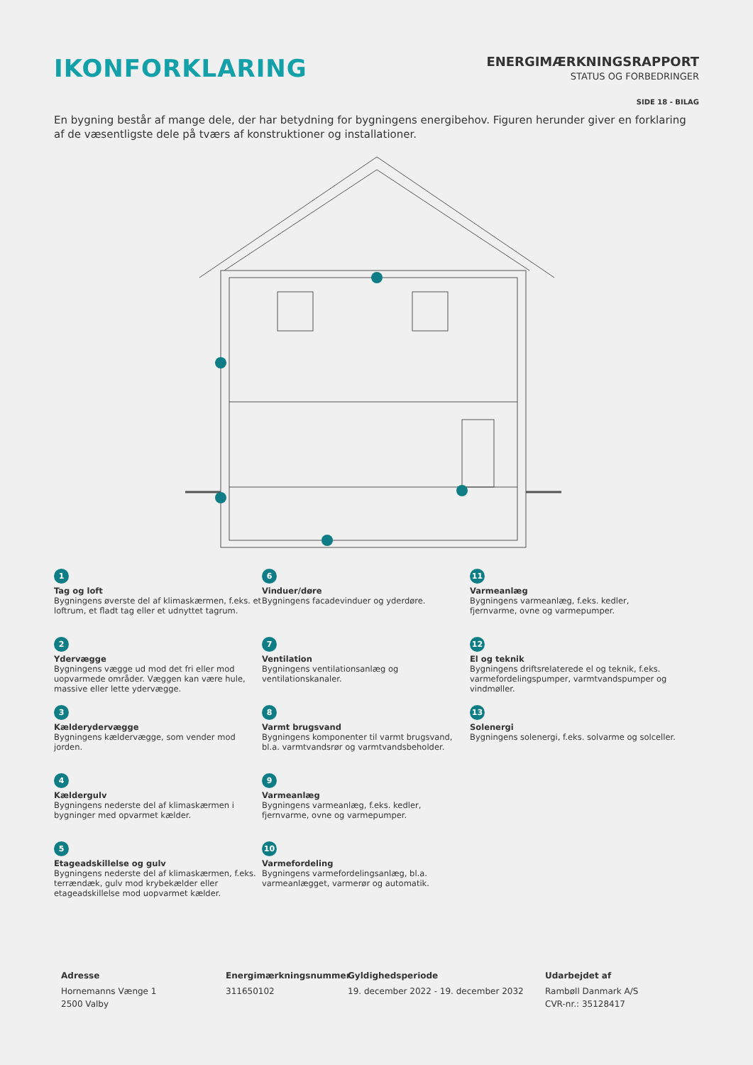IKONFORKLARING
ENERGIMÆRKNINGSRAPPORT
STATUS OG FORBEDRINGER
SIDE 18 - BILAG
En bygning består af mange dele, der har betydning for bygningens energibehov. Figuren herunder giver en forklaring af de væsentligste dele på tværs af konstruktioner og installationer.
1
Tag og loft
Bygningens øverste del af klimaskærmen, f.eks. et loftrum, et fladt tag eller et udnyttet tagrum.
6
Vinduer/døre
Bygningens facadevinduer og yderdøre.
11
Varmeanlæg
Bygningens varmeanlæg, f.eks. kedler, fjernvarme, ovne og varmepumper.
2
Ydervægge
Bygningens vægge ud mod det fri eller mod uopvarmede områder. Væggen kan være hule, massive eller lette ydervægge.
7
Ventilation
Bygningens ventilationsanlæg og ventilationskanaler.
12
El og teknik
Bygningens driftsrelaterede el og teknik, f.eks. varmefordelingspumper, varmtvandspumper og vindmøller.
3
Kælderydervægge
Bygningens kældervægge, som vender mod jorden.
8
Varmt brugsvand
Bygningens komponenter til varmt brugsvand, bl.a. varmtvandsrør og varmtvandsbeholder.
13
Solenergi
Bygningens solenergi, f.eks. solvarme og solceller.
4
Kældergulv
Bygningens nederste del af klimaskærmen i bygninger med opvarmet kælder.
9
Varmeanlæg
Bygningens varmeanlæg, f.eks. kedler, fjernvarme, ovne og varmepumper.
5
Etageadskillelse og gulv
Bygningens nederste del af klimaskærmen, f.eks. terrændæk, gulv mod krybekælder eller etageadskillelse mod uopvarmet kælder.
10
Varmefordeling
Bygningens varmefordelingsanlæg, bl.a. varmeanlægget, varmerør og automatik.
Adresse
Hornemanns Vænge 1
2500 Valby
Energimærkningsnummer
311650102
Gyldighedsperiode
19. december 2022 - 19. december 2032
Udarbejdet af
Rambøll Danmark A/S
CVR-nr.: 35128417